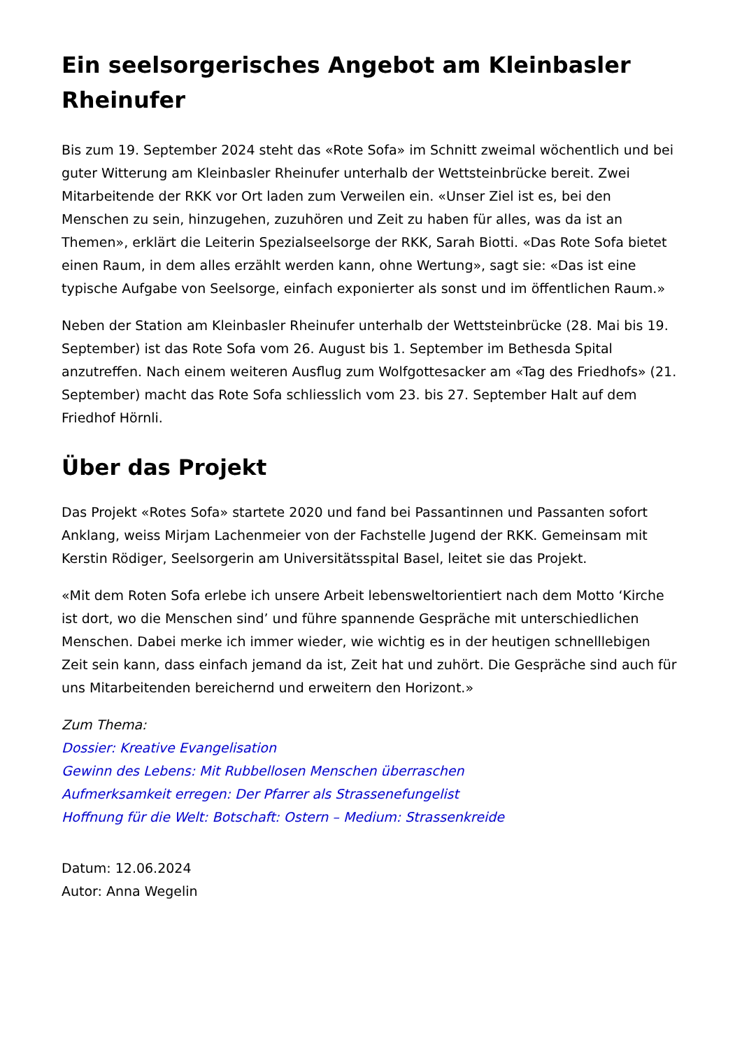Ein seelsorgerisches Angebot am Kleinbasler Rheinufer
Bis zum 19. September 2024 steht das «Rote Sofa» im Schnitt zweimal wöchentlich und bei guter Witterung am Kleinbasler Rheinufer unterhalb der Wettsteinbrücke bereit. Zwei Mitarbeitende der RKK vor Ort laden zum Verweilen ein. «Unser Ziel ist es, bei den Menschen zu sein, hinzugehen, zuzuhören und Zeit zu haben für alles, was da ist an Themen», erklärt die Leiterin Spezialseelsorge der RKK, Sarah Biotti. «Das Rote Sofa bietet einen Raum, in dem alles erzählt werden kann, ohne Wertung», sagt sie: «Das ist eine typische Aufgabe von Seelsorge, einfach exponierter als sonst und im öffentlichen Raum.»
Neben der Station am Kleinbasler Rheinufer unterhalb der Wettsteinbrücke (28. Mai bis 19. September) ist das Rote Sofa vom 26. August bis 1. September im Bethesda Spital anzutreffen. Nach einem weiteren Ausflug zum Wolfgottesacker am «Tag des Friedhofs» (21. September) macht das Rote Sofa schliesslich vom 23. bis 27. September Halt auf dem Friedhof Hörnli.
Über das Projekt
Das Projekt «Rotes Sofa» startete 2020 und fand bei Passantinnen und Passanten sofort Anklang, weiss Mirjam Lachenmeier von der Fachstelle Jugend der RKK. Gemeinsam mit Kerstin Rödiger, Seelsorgerin am Universitätsspital Basel, leitet sie das Projekt.
«Mit dem Roten Sofa erlebe ich unsere Arbeit lebensweltorientiert nach dem Motto ‘Kirche ist dort, wo die Menschen sind’ und führe spannende Gespräche mit unterschiedlichen Menschen. Dabei merke ich immer wieder, wie wichtig es in der heutigen schnelllebigen Zeit sein kann, dass einfach jemand da ist, Zeit hat und zuhört. Die Gespräche sind auch für uns Mitarbeitenden bereichernd und erweitern den Horizont.»
Zum Thema:
Dossier: Kreative Evangelisation
Gewinn des Lebens: Mit Rubbellosen Menschen überraschen
Aufmerksamkeit erregen: Der Pfarrer als Strassenefungelist
Hoffnung für die Welt: Botschaft: Ostern – Medium: Strassenkreide
Datum: 12.06.2024
Autor: Anna Wegelin